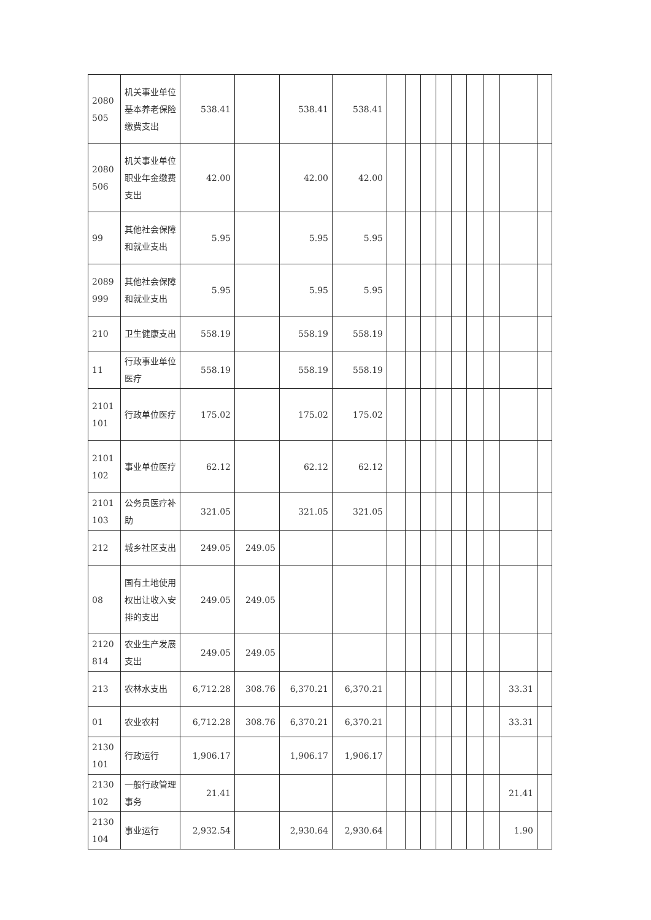| 2080 505 | 机关事业单位基本养老保险缴费支出 | 538.41 | | 538.41 | 538.41 | | | | | | | | | |
| 2080 506 | 机关事业单位职业年金缴费支出 | 42.00 | | 42.00 | 42.00 | | | | | | | | | |
| 99 | 其他社会保障和就业支出 | 5.95 | | 5.95 | 5.95 | | | | | | | | | |
| 2089 999 | 其他社会保障和就业支出 | 5.95 | | 5.95 | 5.95 | | | | | | | | | |
| 210 | 卫生健康支出 | 558.19 | | 558.19 | 558.19 | | | | | | | | | |
| 11 | 行政事业单位医疗 | 558.19 | | 558.19 | 558.19 | | | | | | | | | |
| 2101 101 | 行政单位医疗 | 175.02 | | 175.02 | 175.02 | | | | | | | | | |
| 2101 102 | 事业单位医疗 | 62.12 | | 62.12 | 62.12 | | | | | | | | | |
| 2101 103 | 公务员医疗补助 | 321.05 | | 321.05 | 321.05 | | | | | | | | | |
| 212 | 城乡社区支出 | 249.05 | 249.05 | | | | | | | | | | | |
| 08 | 国有土地使用权出让收入安排的支出 | 249.05 | 249.05 | | | | | | | | | | | |
| 2120 814 | 农业生产发展支出 | 249.05 | 249.05 | | | | | | | | | | | |
| 213 | 农林水支出 | 6,712.28 | 308.76 | 6,370.21 | 6,370.21 | | | | | | | | 33.31 | |
| 01 | 农业农村 | 6,712.28 | 308.76 | 6,370.21 | 6,370.21 | | | | | | | | 33.31 | |
| 2130 101 | 行政运行 | 1,906.17 | | 1,906.17 | 1,906.17 | | | | | | | | | |
| 2130 102 | 一般行政管理事务 | 21.41 | | | | | | | | | | | 21.41 | |
| 2130 104 | 事业运行 | 2,932.54 | | 2,930.64 | 2,930.64 | | | | | | | | 1.90 | |